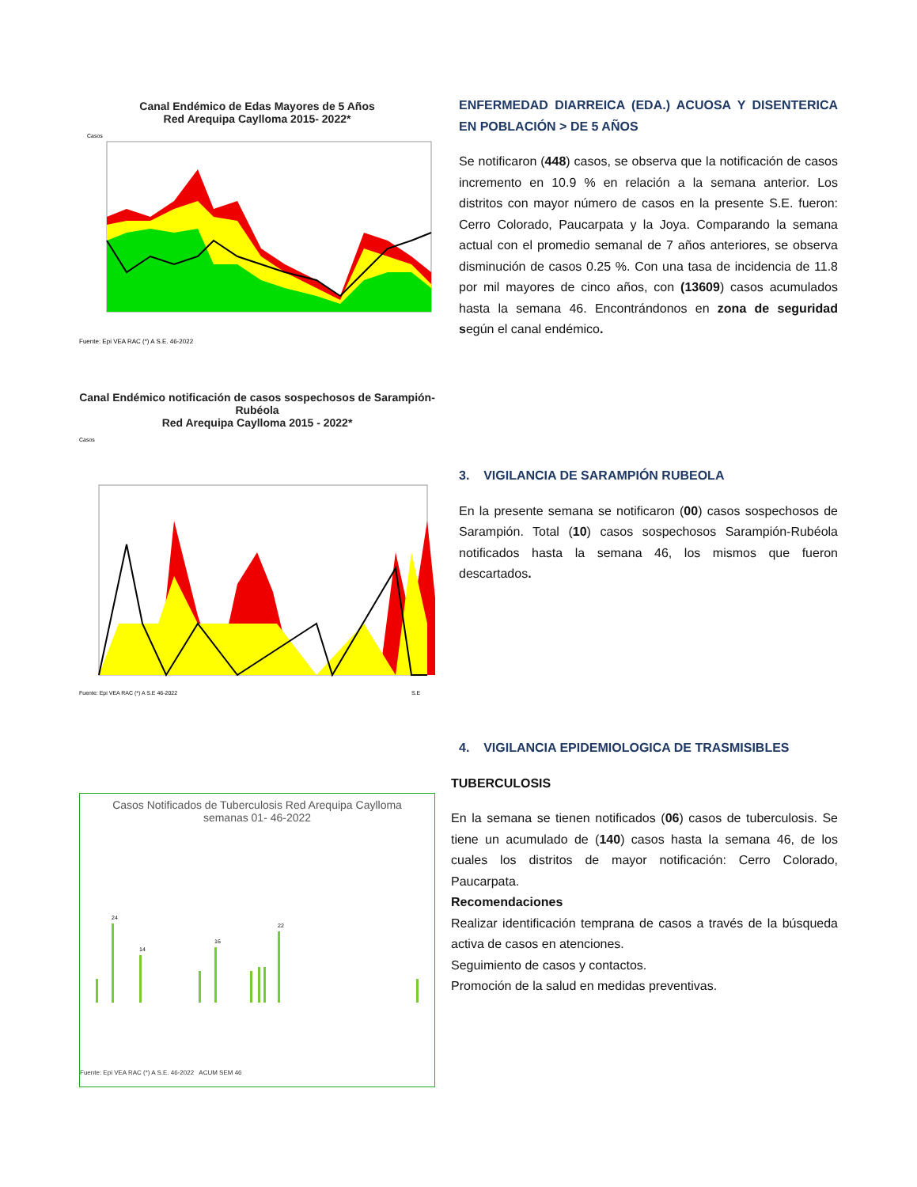Canal Endémico de Edas Mayores de 5 Años
Red Arequipa Caylloma 2015- 2022*
Casos
Fuente: Epi VEA RAC (*) A S.E. 46-2022
ENFERMEDAD DIARREICA (EDA.) ACUOSA Y DISENTERICA EN POBLACIÓN > DE 5 AÑOS
Se notificaron (448) casos, se observa que la notificación de casos incremento en 10.9 % en relación a la semana anterior. Los distritos con mayor número de casos en la presente S.E. fueron: Cerro Colorado, Paucarpata y la Joya. Comparando la semana actual con el promedio semanal de 7 años anteriores, se observa disminución de casos 0.25 %. Con una tasa de incidencia de 11.8 por mil mayores de cinco años, con (13609) casos acumulados hasta la semana 46. Encontrándonos en zona de seguridad según el canal endémico.
Canal Endémico notificación de casos sospechosos de Sarampión-Rubéola
Red Arequipa Caylloma 2015 - 2022*
Casos
Fuente: Epi VEA RAC (*) A S.E 46-2022
S.E
3. VIGILANCIA DE SARAMPIÓN RUBEOLA
En la presente semana se notificaron (00) casos sospechosos de Sarampión. Total (10) casos sospechosos Sarampión-Rubéola notificados hasta la semana 46, los mismos que fueron descartados.
Casos Notificados de Tuberculosis Red Arequipa Caylloma
semanas 01- 46-2022
24
22
16
14
Fuente: Epi VEA RAC (*) A S.E. 46-2022 ACUM SEM 46
4. VIGILANCIA EPIDEMIOLOGICA DE TRASMISIBLES
TUBERCULOSIS
En la semana se tienen notificados (06) casos de tuberculosis. Se tiene un acumulado de (140) casos hasta la semana 46, de los cuales los distritos de mayor notificación: Cerro Colorado, Paucarpata.
Recomendaciones
Realizar identificación temprana de casos a través de la búsqueda activa de casos en atenciones.
Seguimiento de casos y contactos.
Promoción de la salud en medidas preventivas.